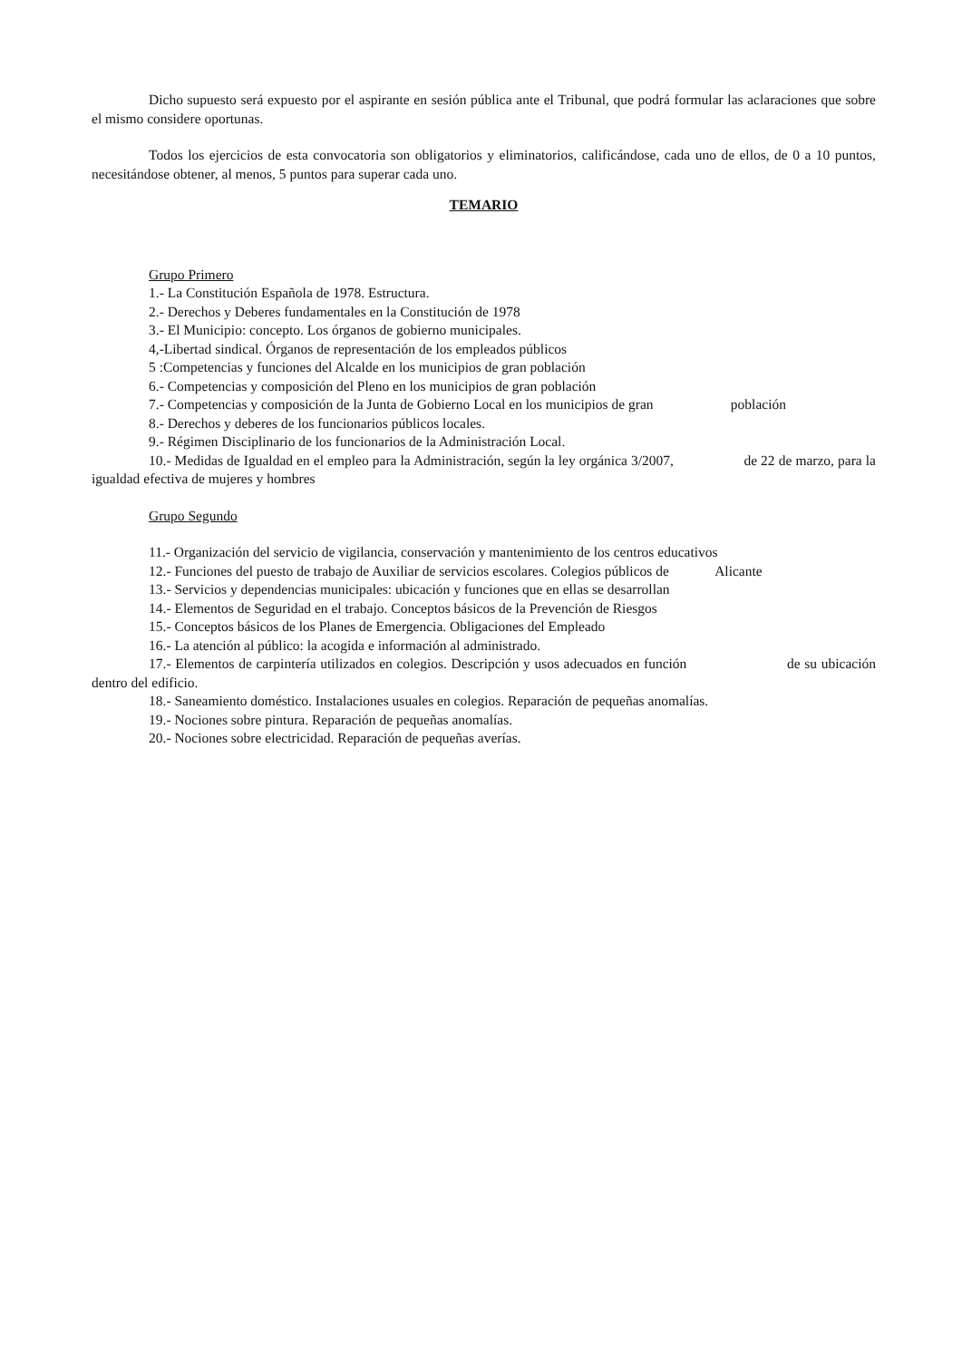Dicho supuesto será expuesto por el aspirante en sesión pública ante el Tribunal, que podrá formular las aclaraciones que sobre el mismo considere oportunas.
Todos los ejercicios de esta convocatoria son obligatorios y eliminatorios, calificándose, cada uno de ellos, de 0 a 10 puntos, necesitándose obtener, al menos, 5 puntos para superar cada uno.
TEMARIO
Grupo Primero
1.- La Constitución Española de 1978. Estructura.
2.- Derechos y Deberes fundamentales en la Constitución de 1978
3.- El Municipio: concepto. Los órganos de gobierno municipales.
4,-Libertad sindical. Órganos de representación de los empleados públicos
5 :Competencias y funciones del Alcalde en los municipios de gran población
6.- Competencias y composición del Pleno en los municipios de gran población
7.- Competencias y composición de la Junta de Gobierno Local en los municipios de gran población
8.- Derechos y deberes de los funcionarios públicos locales.
9.- Régimen Disciplinario de los funcionarios de la Administración Local.
10.- Medidas de Igualdad en el empleo para la Administración, según la ley orgánica 3/2007, de 22 de marzo, para la igualdad efectiva de mujeres y hombres
Grupo Segundo
11.- Organización del servicio de vigilancia, conservación y mantenimiento de los centros educativos
12.- Funciones del puesto de trabajo de Auxiliar de servicios escolares. Colegios públicos de Alicante
13.- Servicios y dependencias municipales: ubicación y funciones que en ellas se desarrollan
14.- Elementos de Seguridad en el trabajo. Conceptos básicos de la Prevención de Riesgos
15.- Conceptos básicos de los Planes de Emergencia. Obligaciones del Empleado
16.- La atención al público: la acogida e información al administrado.
17.- Elementos de carpintería utilizados en colegios. Descripción y usos adecuados en función de su ubicación dentro del edificio.
18.- Saneamiento doméstico. Instalaciones usuales en colegios. Reparación de pequeñas anomalías.
19.- Nociones sobre pintura. Reparación de pequeñas anomalías.
20.- Nociones sobre electricidad. Reparación de pequeñas averías.